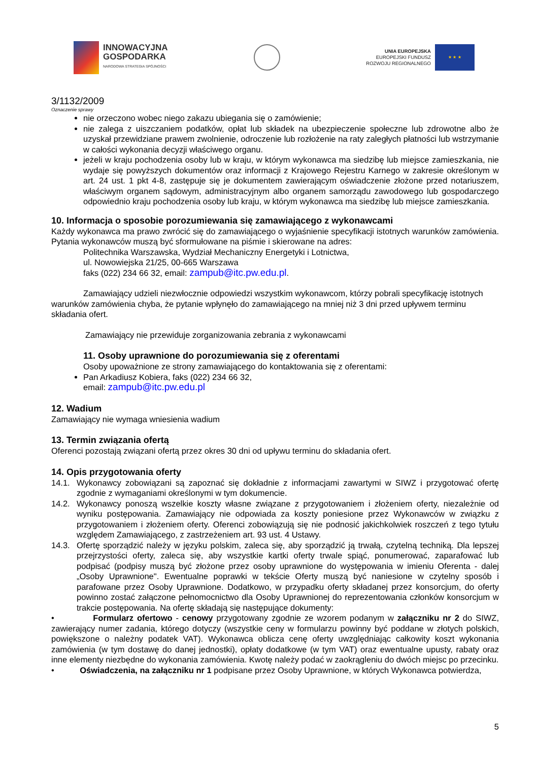INNOWACYJNA
GOSPODARKA
NARODOWA STRATEGIA SPÓJNOŚCI
UNIA EUROPEJSKA
EUROPEJSKI FUNDUSZ
ROZWOJU REGIONALNEGO
★ ★ ★
3/1132/2009
Oznaczenie sprawy
nie orzeczono wobec niego zakazu ubiegania się o zamówienie;
nie zalega z uiszczaniem podatków, opłat lub składek na ubezpieczenie społeczne lub zdrowotne albo że uzyskał przewidziane prawem zwolnienie, odroczenie lub rozłożenie na raty zaległych płatności lub wstrzymanie w całości wykonania decyzji właściwego organu.
jeżeli w kraju pochodzenia osoby lub w kraju, w którym wykonawca ma siedzibę lub miejsce zamieszkania, nie wydaje się powyższych dokumentów oraz informacji z Krajowego Rejestru Karnego w zakresie określonym w art. 24 ust. 1 pkt 4-8, zastępuje się je dokumentem zawierającym oświadczenie złożone przed notariuszem, właściwym organem sądowym, administracyjnym albo organem samorządu zawodowego lub gospodarczego odpowiednio kraju pochodzenia osoby lub kraju, w którym wykonawca ma siedzibę lub miejsce zamieszkania.
10. Informacja o sposobie porozumiewania się zamawiającego z wykonawcami
Każdy wykonawca ma prawo zwrócić się do zamawiającego o wyjaśnienie specyfikacji istotnych warunków zamówienia. Pytania wykonawców muszą być sformułowane na piśmie i skierowane na adres:
Politechnika Warszawska, Wydział Mechaniczny Energetyki i Lotnictwa,
ul. Nowowiejska 21/25, 00-665 Warszawa
faks (022) 234 66 32, email: zampub@itc.pw.edu.pl.
Zamawiający udzieli niezwłocznie odpowiedzi wszystkim wykonawcom, którzy pobrali specyfikację istotnych warunków zamówienia chyba, że pytanie wpłynęło do zamawiającego na mniej niż 3 dni przed upływem terminu składania ofert.
Zamawiający nie przewiduje zorganizowania zebrania z wykonawcami
11. Osoby uprawnione do porozumiewania się z oferentami
Osoby upoważnione ze strony zamawiającego do kontaktowania się z oferentami:
Pan Arkadiusz Kobiera, faks (022) 234 66 32,
email: zampub@itc.pw.edu.pl
12. Wadium
Zamawiający nie wymaga wniesienia wadium
13. Termin związania ofertą
Oferenci pozostają związani ofertą przez okres 30 dni od upływu terminu do składania ofert.
14. Opis przygotowania oferty
14.1. Wykonawcy zobowiązani są zapoznać się dokładnie z informacjami zawartymi w SIWZ i przygotować ofertę zgodnie z wymaganiami określonymi w tym dokumencie.
14.2. Wykonawcy ponoszą wszelkie koszty własne związane z przygotowaniem i złożeniem oferty, niezależnie od wyniku postępowania. Zamawiający nie odpowiada za koszty poniesione przez Wykonawców w związku z przygotowaniem i złożeniem oferty. Oferenci zobowiązują się nie podnosić jakichkolwiek roszczeń z tego tytułu względem Zamawiającego, z zastrzeżeniem art. 93 ust. 4 Ustawy.
14.3. Ofertę sporządzić należy w języku polskim, zaleca się, aby sporządzić ją trwałą, czytelną techniką. Dla lepszej przejrzystości oferty, zaleca się, aby wszystkie kartki oferty trwale spiąć, ponumerować, zaparafować lub podpisać (podpisy muszą być złożone przez osoby uprawnione do występowania w imieniu Oferenta - dalej „Osoby Uprawnione". Ewentualne poprawki w tekście Oferty muszą być naniesione w czytelny sposób i parafowane przez Osoby Uprawnione. Dodatkowo, w przypadku oferty składanej przez konsorcjum, do oferty powinno zostać załączone pełnomocnictwo dla Osoby Uprawnionej do reprezentowania członków konsorcjum w trakcie postępowania. Na ofertę składają się następujące dokumenty:
• Formularz ofertowo - cenowy przygotowany zgodnie ze wzorem podanym w załączniku nr 2 do SIWZ, zawierający numer zadania, którego dotyczy (wszystkie ceny w formularzu powinny być poddane w złotych polskich, powiększone o należny podatek VAT). Wykonawca oblicza cenę oferty uwzględniając całkowity koszt wykonania zamówienia (w tym dostawę do danej jednostki), opłaty dodatkowe (w tym VAT) oraz ewentualne upusty, rabaty oraz inne elementy niezbędne do wykonania zamówienia. Kwotę należy podać w zaokrągleniu do dwóch miejsc po przecinku.
• Oświadczenia, na załączniku nr 1 podpisane przez Osoby Uprawnione, w których Wykonawca potwierdza,
5